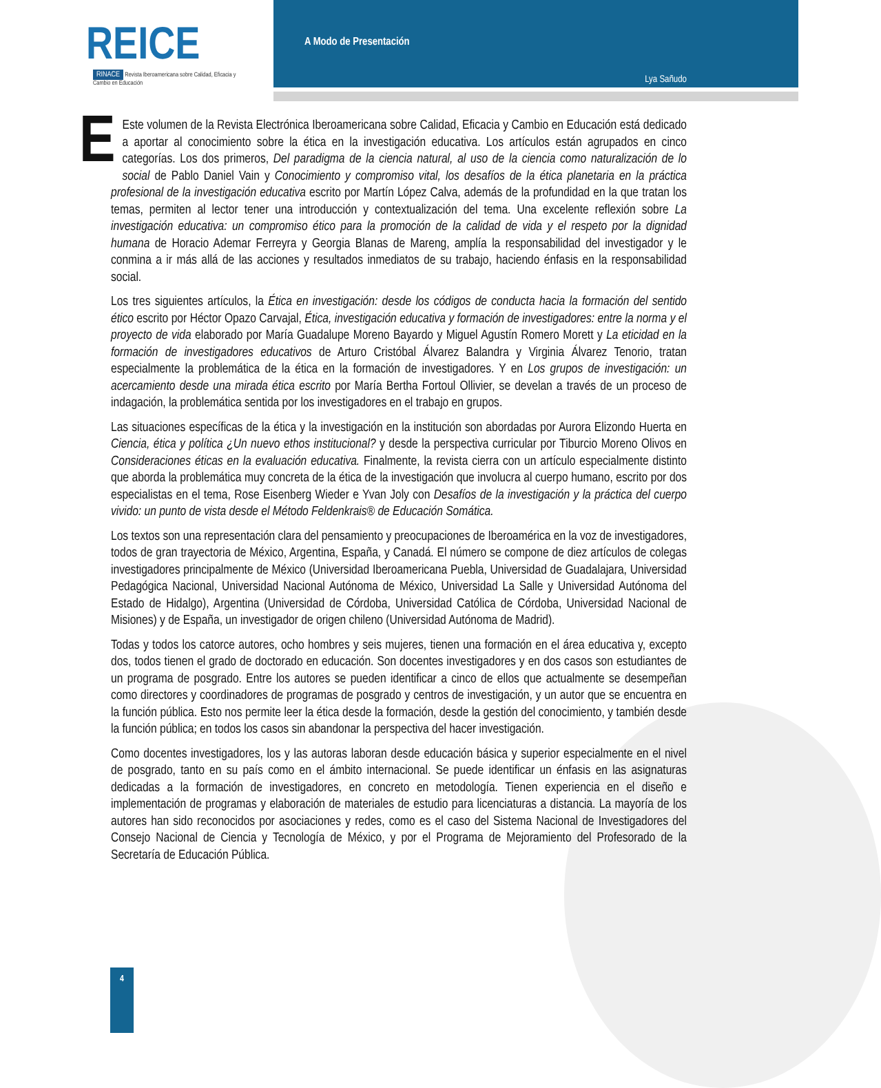REICE
RINACE Revista Iberoamericana sobre Calidad, Eficacia y Cambio en Educación
A Modo de Presentación
Lya Sañudo
EEste volumen de la Revista Electrónica Iberoamericana sobre Calidad, Eficacia y Cambio en Educación está dedicado a aportar al conocimiento sobre la ética en la investigación educativa. Los artículos están agrupados en cinco categorías. Los dos primeros, Del paradigma de la ciencia natural, al uso de la ciencia como naturalización de lo social de Pablo Daniel Vain y Conocimiento y compromiso vital, los desafíos de la ética planetaria en la práctica profesional de la investigación educativa escrito por Martín López Calva, además de la profundidad en la que tratan los temas, permiten al lector tener una introducción y contextualización del tema. Una excelente reflexión sobre La investigación educativa: un compromiso ético para la promoción de la calidad de vida y el respeto por la dignidad humana de Horacio Ademar Ferreyra y Georgia Blanas de Mareng, amplía la responsabilidad del investigador y le conmina a ir más allá de las acciones y resultados inmediatos de su trabajo, haciendo énfasis en la responsabilidad social.
Los tres siguientes artículos, la Ética en investigación: desde los códigos de conducta hacia la formación del sentido ético escrito por Héctor Opazo Carvajal, Ética, investigación educativa y formación de investigadores: entre la norma y el proyecto de vida elaborado por María Guadalupe Moreno Bayardo y Miguel Agustín Romero Morett y La eticidad en la formación de investigadores educativos de Arturo Cristóbal Álvarez Balandra y Virginia Álvarez Tenorio, tratan especialmente la problemática de la ética en la formación de investigadores. Y en Los grupos de investigación: un acercamiento desde una mirada ética escrito por María Bertha Fortoul Ollivier, se develan a través de un proceso de indagación, la problemática sentida por los investigadores en el trabajo en grupos.
Las situaciones específicas de la ética y la investigación en la institución son abordadas por Aurora Elizondo Huerta en Ciencia, ética y política ¿Un nuevo ethos institucional? y desde la perspectiva curricular por Tiburcio Moreno Olivos en Consideraciones éticas en la evaluación educativa. Finalmente, la revista cierra con un artículo especialmente distinto que aborda la problemática muy concreta de la ética de la investigación que involucra al cuerpo humano, escrito por dos especialistas en el tema, Rose Eisenberg Wieder e Yvan Joly con Desafíos de la investigación y la práctica del cuerpo vivido: un punto de vista desde el Método Feldenkrais® de Educación Somática.
Los textos son una representación clara del pensamiento y preocupaciones de Iberoamérica en la voz de investigadores, todos de gran trayectoria de México, Argentina, España, y Canadá. El número se compone de diez artículos de colegas investigadores principalmente de México (Universidad Iberoamericana Puebla, Universidad de Guadalajara, Universidad Pedagógica Nacional, Universidad Nacional Autónoma de México, Universidad La Salle y Universidad Autónoma del Estado de Hidalgo), Argentina (Universidad de Córdoba, Universidad Católica de Córdoba, Universidad Nacional de Misiones) y de España, un investigador de origen chileno (Universidad Autónoma de Madrid).
Todas y todos los catorce autores, ocho hombres y seis mujeres, tienen una formación en el área educativa y, excepto dos, todos tienen el grado de doctorado en educación. Son docentes investigadores y en dos casos son estudiantes de un programa de posgrado. Entre los autores se pueden identificar a cinco de ellos que actualmente se desempeñan como directores y coordinadores de programas de posgrado y centros de investigación, y un autor que se encuentra en la función pública. Esto nos permite leer la ética desde la formación, desde la gestión del conocimiento, y también desde la función pública; en todos los casos sin abandonar la perspectiva del hacer investigación.
Como docentes investigadores, los y las autoras laboran desde educación básica y superior especialmente en el nivel de posgrado, tanto en su país como en el ámbito internacional. Se puede identificar un énfasis en las asignaturas dedicadas a la formación de investigadores, en concreto en metodología. Tienen experiencia en el diseño e implementación de programas y elaboración de materiales de estudio para licenciaturas a distancia. La mayoría de los autores han sido reconocidos por asociaciones y redes, como es el caso del Sistema Nacional de Investigadores del Consejo Nacional de Ciencia y Tecnología de México, y por el Programa de Mejoramiento del Profesorado de la Secretaría de Educación Pública.
4